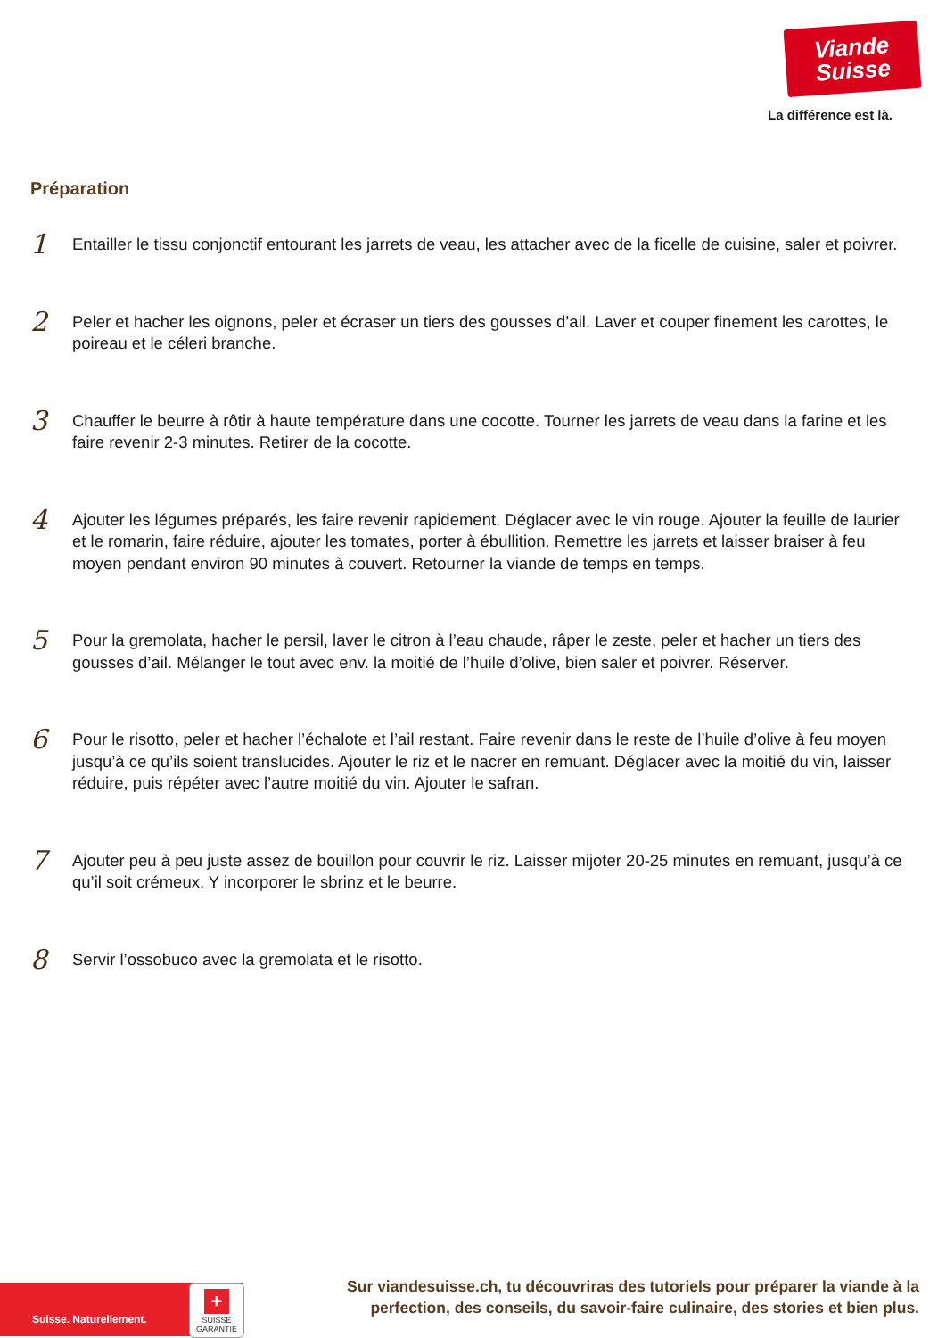Viande
Suisse
La différence est là.
Préparation
1
Entailler le tissu conjonctif entourant les jarrets de veau, les attacher avec de la ficelle de cuisine, saler et poivrer.
2
Peler et hacher les oignons, peler et écraser un tiers des gousses d’ail. Laver et couper finement les carottes, le poireau et le céleri branche.
3
Chauffer le beurre à rôtir à haute température dans une cocotte. Tourner les jarrets de veau dans la farine et les faire revenir 2-3 minutes. Retirer de la cocotte.
4
Ajouter les légumes préparés, les faire revenir rapidement. Déglacer avec le vin rouge. Ajouter la feuille de laurier et le romarin, faire réduire, ajouter les tomates, porter à ébullition. Remettre les jarrets et laisser braiser à feu moyen pendant environ 90 minutes à couvert. Retourner la viande de temps en temps.
5
Pour la gremolata, hacher le persil, laver le citron à l’eau chaude, râper le zeste, peler et hacher un tiers des gousses d’ail. Mélanger le tout avec env. la moitié de l’huile d’olive, bien saler et poivrer. Réserver.
6
Pour le risotto, peler et hacher l’échalote et l’ail restant. Faire revenir dans le reste de l’huile d’olive à feu moyen jusqu’à ce qu’ils soient translucides. Ajouter le riz et le nacrer en remuant. Déglacer avec la moitié du vin, laisser réduire, puis répéter avec l’autre moitié du vin. Ajouter le safran.
7
Ajouter peu à peu juste assez de bouillon pour couvrir le riz. Laisser mijoter 20-25 minutes en remuant, jusqu’à ce qu’il soit crémeux. Y incorporer le sbrinz et le beurre.
8
Servir l’ossobuco avec la gremolata et le risotto.
Suisse. Naturellement.
+
SUISSE
GARANTIE
Sur viandesuisse.ch, tu découvriras des tutoriels pour préparer la viande à la perfection, des conseils, du savoir-faire culinaire, des stories et bien plus.